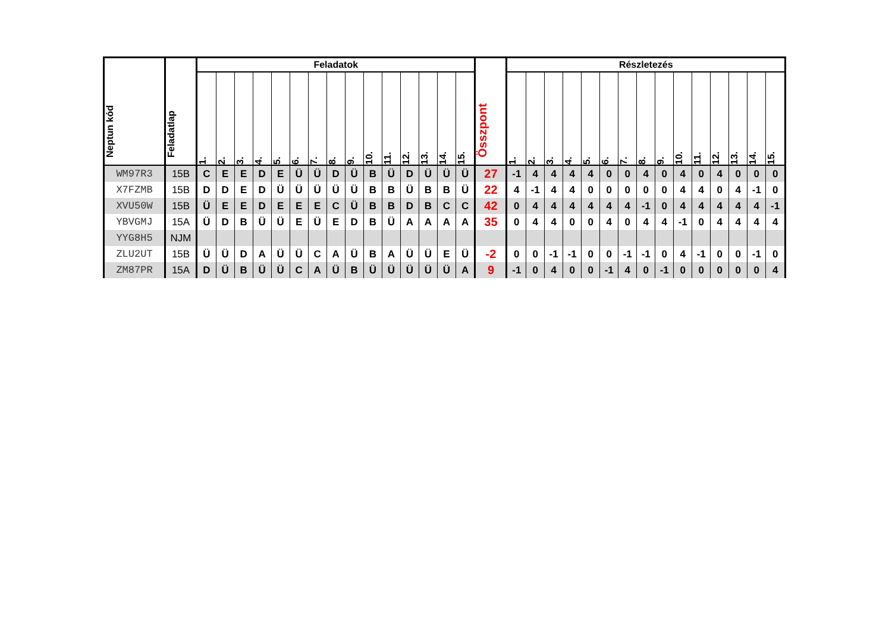| Neptun kód | Feladatlap | Feladatok | | | | | | | | | | | | | | | Összpont | Részletezés | | | | | | | | | | | | | | |
| --- | --- | --- | --- | --- | --- | --- | --- | --- | --- | --- | --- | --- | --- | --- | --- | --- | --- | --- | --- | --- | --- | --- | --- | --- | --- | --- | --- | --- | --- | --- | --- | --- |
| | | 1. | 2. | 3. | 4. | 5. | 6. | 7. | 8. | 9. | 10. | 11. | 12. | 13. | 14. | 15. | | 1. | 2. | 3. | 4. | 5. | 6. | 7. | 8. | 9. | 10. | 11. | 12. | 13. | 14. | 15. |
| WM97R3 | 15B | C | E | E | D | E | Ü | Ü | D | Ü | B | Ü | D | Ü | Ü | Ü | 27 | -1 | 4 | 4 | 4 | 4 | 0 | 0 | 4 | 0 | 4 | 0 | 4 | 0 | 0 | 0 |
| X7FZMB | 15B | D | D | E | D | Ü | Ü | Ü | Ü | Ü | B | B | Ü | B | B | Ü | 22 | 4 | -1 | 4 | 4 | 0 | 0 | 0 | 0 | 0 | 4 | 4 | 0 | 4 | -1 | 0 |
| XVU50W | 15B | Ü | E | E | D | E | E | E | C | Ü | B | B | D | B | C | C | 42 | 0 | 4 | 4 | 4 | 4 | 4 | 4 | -1 | 0 | 4 | 4 | 4 | 4 | 4 | -1 |
| YBVGMJ | 15A | Ü | D | B | Ü | Ü | E | Ü | E | D | B | Ü | A | A | A | A | 35 | 0 | 4 | 4 | 0 | 0 | 4 | 0 | 4 | 4 | -1 | 0 | 4 | 4 | 4 | 4 |
| YYG8H5 | NJM | | | | | | | | | | | | | | | | | | | | | | | | | | | | | | | |
| ZLU2UT | 15B | Ü | Ü | D | A | Ü | Ü | C | A | Ü | B | A | Ü | Ü | E | Ü | -2 | 0 | 0 | -1 | -1 | 0 | 0 | -1 | -1 | 0 | 4 | -1 | 0 | 0 | -1 | 0 |
| ZM87PR | 15A | D | Ü | B | Ü | Ü | C | A | Ü | B | Ü | Ü | Ü | Ü | Ü | A | 9 | -1 | 0 | 4 | 0 | 0 | -1 | 4 | 0 | -1 | 0 | 0 | 0 | 0 | 0 | 4 |